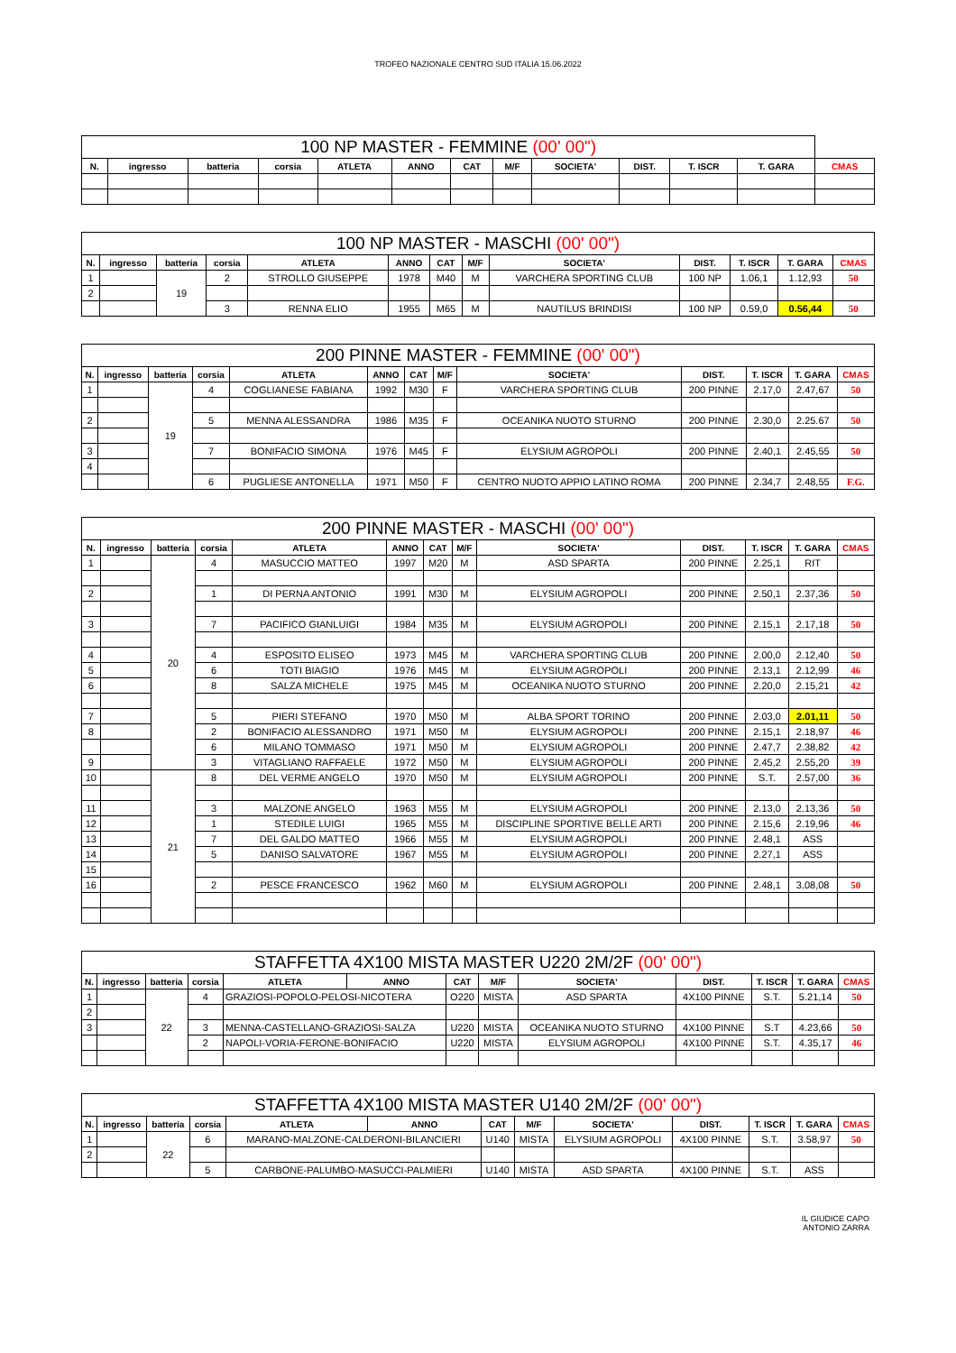TROFEO NAZIONALE CENTRO SUD ITALIA 15.06.2022
| 100 NP MASTER - FEMMINE (00' 00") | | | | | | | | | | | | |
| --- | --- | --- | --- | --- | --- | --- | --- | --- | --- | --- | --- | --- |
| N. | ingresso | batteria | corsia | ATLETA | ANNO | CAT | M/F | SOCIETA' | DIST. | T. ISCR | T. GARA | CMAS |
| 100 NP MASTER - MASCHI (00' 00") | | | | | | | | | | | | |
| --- | --- | --- | --- | --- | --- | --- | --- | --- | --- | --- | --- | --- |
| N. | ingresso | batteria | corsia | ATLETA | ANNO | CAT | M/F | SOCIETA' | DIST. | T. ISCR | T. GARA | CMAS |
| 1 | | 19 | 2 | STROLLO GIUSEPPE | 1978 | M40 | M | VARCHERA SPORTING CLUB | 100 NP | 1.06,1 | 1.12,93 | 50 |
| 2 | | | | | | | | | | | | |
| | | | 3 | RENNA ELIO | 1955 | M65 | M | NAUTILUS BRINDISI | 100 NP | 0.59,0 | 0.56,44 | 50 |
| 200 PINNE MASTER - FEMMINE (00' 00") | | | | | | | | | | | | |
| --- | --- | --- | --- | --- | --- | --- | --- | --- | --- | --- | --- | --- |
| N. | ingresso | batteria | corsia | ATLETA | ANNO | CAT | M/F | SOCIETA' | DIST. | T. ISCR | T. GARA | CMAS |
| 1 | | 19 | 4 | COGLIANESE FABIANA | 1992 | M30 | F | VARCHERA SPORTING CLUB | 200 PINNE | 2.17,0 | 2.47,67 | 50 |
| 2 | | | 5 | MENNA ALESSANDRA | 1986 | M35 | F | OCEANIKA NUOTO STURNO | 200 PINNE | 2.30,0 | 2.25.67 | 50 |
| 3 | | | 7 | BONIFACIO SIMONA | 1976 | M45 | F | ELYSIUM AGROPOLI | 200 PINNE | 2.40,1 | 2.45,55 | 50 |
| 4 | | | | | | | | | | | | |
| | | | 6 | PUGLIESE ANTONELLA | 1971 | M50 | F | CENTRO NUOTO APPIO LATINO ROMA | 200 PINNE | 2.34,7 | 2.48,55 | F.G. |
| 200 PINNE MASTER - MASCHI (00' 00") | | | | | | | | | | | | |
| --- | --- | --- | --- | --- | --- | --- | --- | --- | --- | --- | --- | --- |
| N. | ingresso | batteria | corsia | ATLETA | ANNO | CAT | M/F | SOCIETA' | DIST. | T. ISCR | T. GARA | CMAS |
| 1 | | 20 | 4 | MASUCCIO MATTEO | 1997 | M20 | M | ASD SPARTA | 200 PINNE | 2.25,1 | RIT | |
| 2 | | | 1 | DI PERNA ANTONIO | 1991 | M30 | M | ELYSIUM AGROPOLI | 200 PINNE | 2.50,1 | 2.37,36 | 50 |
| 3 | | | 7 | PACIFICO GIANLUIGI | 1984 | M35 | M | ELYSIUM AGROPOLI | 200 PINNE | 2.15,1 | 2.17,18 | 50 |
| 4 | | | 4 | ESPOSITO ELISEO | 1973 | M45 | M | VARCHERA SPORTING CLUB | 200 PINNE | 2.00,0 | 2.12,40 | 50 |
| 5 | | | 6 | TOTI BIAGIO | 1976 | M45 | M | ELYSIUM AGROPOLI | 200 PINNE | 2.13,1 | 2.12,99 | 46 |
| 6 | | | 8 | SALZA MICHELE | 1975 | M45 | M | OCEANIKA NUOTO STURNO | 200 PINNE | 2.20,0 | 2.15,21 | 42 |
| 7 | | | 5 | PIERI STEFANO | 1970 | M50 | M | ALBA SPORT TORINO | 200 PINNE | 2.03,0 | 2.01,11 | 50 |
| 8 | | | 2 | BONIFACIO ALESSANDRO | 1971 | M50 | M | ELYSIUM AGROPOLI | 200 PINNE | 2.15,1 | 2.18,97 | 46 |
| | | | 6 | MILANO TOMMASO | 1971 | M50 | M | ELYSIUM AGROPOLI | 200 PINNE | 2.47,7 | 2.38,82 | 42 |
| 9 | | | 3 | VITAGLIANO RAFFAELE | 1972 | M50 | M | ELYSIUM AGROPOLI | 200 PINNE | 2.45,2 | 2.55,20 | 39 |
| 10 | | 21 | 8 | DEL VERME ANGELO | 1970 | M50 | M | ELYSIUM AGROPOLI | 200 PINNE | S.T. | 2.57,00 | 36 |
| 11 | | | 3 | MALZONE ANGELO | 1963 | M55 | M | ELYSIUM AGROPOLI | 200 PINNE | 2.13,0 | 2.13,36 | 50 |
| 12 | | | 1 | STEDILE LUIGI | 1965 | M55 | M | DISCIPLINE SPORTIVE BELLE ARTI | 200 PINNE | 2.15,6 | 2.19,96 | 46 |
| 13 | | | 7 | DEL GALDO MATTEO | 1966 | M55 | M | ELYSIUM AGROPOLI | 200 PINNE | 2.48,1 | ASS | |
| 14 | | | 5 | DANISO SALVATORE | 1967 | M55 | M | ELYSIUM AGROPOLI | 200 PINNE | 2.27,1 | ASS | |
| 15 | | | | | | | | | | | | |
| 16 | | | 2 | PESCE FRANCESCO | 1962 | M60 | M | ELYSIUM AGROPOLI | 200 PINNE | 2.48,1 | 3.08,08 | 50 |
| STAFFETTA 4X100 MISTA MASTER U220 2M/2F (00' 00") | | | | | | | | | | | | |
| --- | --- | --- | --- | --- | --- | --- | --- | --- | --- | --- | --- | --- |
| N. | ingresso | batteria | corsia | ATLETA | ANNO | CAT | M/F | SOCIETA' | DIST. | T. ISCR | T. GARA | CMAS |
| 1 | | 22 | 4 | GRAZIOSI-POPOLO-PELOSI-NICOTERA | | O220 | MISTA | ASD SPARTA | 4X100 PINNE | S.T. | 5.21,14 | 50 |
| 2 | | | | | | | | | | | | |
| 3 | | | 3 | MENNA-CASTELLANO-GRAZIOSI-SALZA | | U220 | MISTA | OCEANIKA NUOTO STURNO | 4X100 PINNE | S.T | 4.23,66 | 50 |
| | | | 2 | NAPOLI-VORIA-FERONE-BONIFACIO | | U220 | MISTA | ELYSIUM AGROPOLI | 4X100 PINNE | S.T. | 4.35,17 | 46 |
| STAFFETTA 4X100 MISTA MASTER U140 2M/2F (00' 00") | | | | | | | | | | | | |
| --- | --- | --- | --- | --- | --- | --- | --- | --- | --- | --- | --- | --- |
| N. | ingresso | batteria | corsia | ATLETA | ANNO | CAT | M/F | SOCIETA' | DIST. | T. ISCR | T. GARA | CMAS |
| 1 | | 22 | 6 | MARANO-MALZONE-CALDERONI-BILANCIERI | | U140 | MISTA | ELYSIUM AGROPOLI | 4X100 PINNE | S.T. | 3.58,97 | 50 |
| 2 | | | | | | | | | | | | |
| | | | 5 | CARBONE-PALUMBO-MASUCCI-PALMIERI | | U140 | MISTA | ASD SPARTA | 4X100 PINNE | S.T. | ASS | |
IL GIUDICE CAPO
ANTONIO ZARRA